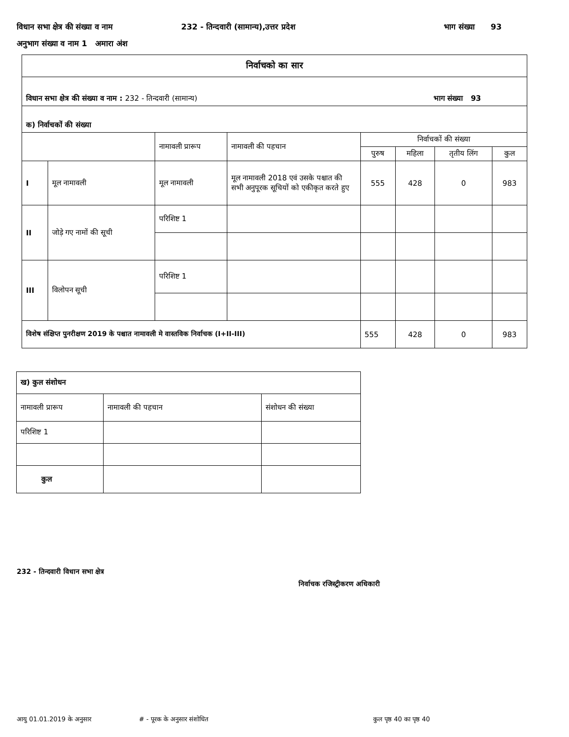विधान सभा क्षेत्र की संख्या व नाम 232 - तिन्दवारी (सामान्य),उत्तर प्रदेश भाग संख्या 93
अनुभाग संख्या व नाम 1 अमारा अंश
| निर्वाचको का सार | | | | | | | |
| विधान सभा क्षेत्र की संख्या व नाम : 232 - तिन्दवारी (सामान्य) भाग संख्या 93 | | | | | | | |
| क) निर्वाचकों की संख्या | | | | | | | |
| | | नामावली प्रारूप | नामावली की पहचान | निर्वाचकों की संख्या | | | |
| | | | | पुरुष | महिला | तृतीय लिंग | कुल |
| I | मूल नामावली | मूल नामावली | मूल नामावली 2018 एवं उसके पश्चात की सभी अनुपूरक सूचियों को एकीकृत करते हुए | 555 | 428 | 0 | 983 |
| II | जोड़े गए नामों की सूची | परिशिष्ट 1 | | | | | |
| III | विलोपन सूची | परिशिष्ट 1 | | | | | |
| विशेष संक्षिप्त पुनरीक्षण 2019 के पश्चात नामावली मे वास्तविक निर्वाचक (I+II-III) | | | | 555 | 428 | 0 | 983 |
| ख) कुल संशोधन | | |
| नामावली प्रारूप | नामावली की पहचान | संशोधन की संख्या |
| परिशिष्ट 1 | | |
| कुल | | |
232 - तिन्दवारी विधान सभा क्षेत्र
निर्वाचक रजिस्ट्रीकरण अधिकारी
आयु 01.01.2019 के अनुसार # - पूरक के अनुसार संशोधित कुल पृष्ठ 40 का पृष्ठ 40